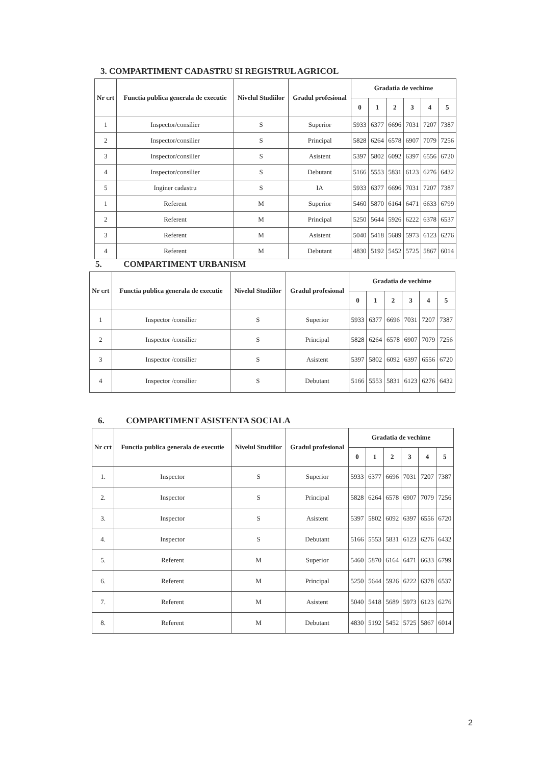3. COMPARTIMENT CADASTRU SI REGISTRUL AGRICOL
| Nr crt | Functia publica generala de executie | Nivelul Studiilor | Gradul profesional | Gradatia de vechime | | | | | |
| --- | --- | --- | --- | --- | --- | --- | --- | --- | --- |
| | | | | 0 | 1 | 2 | 3 | 4 | 5 |
| 1 | Inspector/consilier | S | Superior | 5933 | 6377 | 6696 | 7031 | 7207 | 7387 |
| 2 | Inspector/consilier | S | Principal | 5828 | 6264 | 6578 | 6907 | 7079 | 7256 |
| 3 | Inspector/consilier | S | Asistent | 5397 | 5802 | 6092 | 6397 | 6556 | 6720 |
| 4 | Inspector/consilier | S | Debutant | 5166 | 5553 | 5831 | 6123 | 6276 | 6432 |
| 5 | Inginer cadastru | S | IA | 5933 | 6377 | 6696 | 7031 | 7207 | 7387 |
| 1 | Referent | M | Superior | 5460 | 5870 | 6164 | 6471 | 6633 | 6799 |
| 2 | Referent | M | Principal | 5250 | 5644 | 5926 | 6222 | 6378 | 6537 |
| 3 | Referent | M | Asistent | 5040 | 5418 | 5689 | 5973 | 6123 | 6276 |
| 4 | Referent | M | Debutant | 4830 | 5192 | 5452 | 5725 | 5867 | 6014 |
5. COMPARTIMENT URBANISM
| Nr crt | Functia publica generala de executie | Nivelul Studiilor | Gradul profesional | Gradatia de vechime | | | | | |
| --- | --- | --- | --- | --- | --- | --- | --- | --- | --- |
| | | | | 0 | 1 | 2 | 3 | 4 | 5 |
| 1 | Inspector /consilier | S | Superior | 5933 | 6377 | 6696 | 7031 | 7207 | 7387 |
| 2 | Inspector /consilier | S | Principal | 5828 | 6264 | 6578 | 6907 | 7079 | 7256 |
| 3 | Inspector /consilier | S | Asistent | 5397 | 5802 | 6092 | 6397 | 6556 | 6720 |
| 4 | Inspector /consilier | S | Debutant | 5166 | 5553 | 5831 | 6123 | 6276 | 6432 |
6. COMPARTIMENT ASISTENTA SOCIALA
| Nr crt | Functia publica generala de executie | Nivelul Studiilor | Gradul profesional | Gradatia de vechime | | | | | |
| --- | --- | --- | --- | --- | --- | --- | --- | --- | --- |
| | | | | 0 | 1 | 2 | 3 | 4 | 5 |
| 1. | Inspector | S | Superior | 5933 | 6377 | 6696 | 7031 | 7207 | 7387 |
| 2. | Inspector | S | Principal | 5828 | 6264 | 6578 | 6907 | 7079 | 7256 |
| 3. | Inspector | S | Asistent | 5397 | 5802 | 6092 | 6397 | 6556 | 6720 |
| 4. | Inspector | S | Debutant | 5166 | 5553 | 5831 | 6123 | 6276 | 6432 |
| 5. | Referent | M | Superior | 5460 | 5870 | 6164 | 6471 | 6633 | 6799 |
| 6. | Referent | M | Principal | 5250 | 5644 | 5926 | 6222 | 6378 | 6537 |
| 7. | Referent | M | Asistent | 5040 | 5418 | 5689 | 5973 | 6123 | 6276 |
| 8. | Referent | M | Debutant | 4830 | 5192 | 5452 | 5725 | 5867 | 6014 |
2